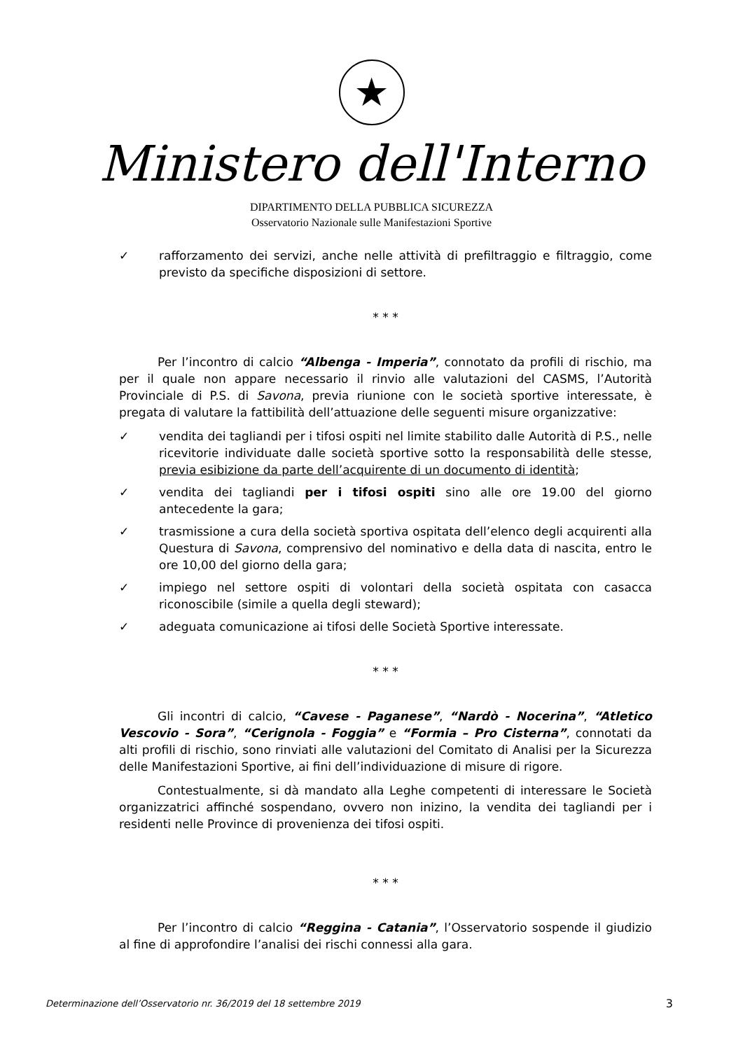★
Ministero dell'Interno
DIPARTIMENTO DELLA PUBBLICA SICUREZZA
Osservatorio Nazionale sulle Manifestazioni Sportive
✓ rafforzamento dei servizi, anche nelle attività di prefiltraggio e filtraggio, come previsto da specifiche disposizioni di settore.
* * *
Per l’incontro di calcio “Albenga - Imperia”, connotato da profili di rischio, ma per il quale non appare necessario il rinvio alle valutazioni del CASMS, l’Autorità Provinciale di P.S. di Savona, previa riunione con le società sportive interessate, è pregata di valutare la fattibilità dell’attuazione delle seguenti misure organizzative:
✓ vendita dei tagliandi per i tifosi ospiti nel limite stabilito dalle Autorità di P.S., nelle ricevitorie individuate dalle società sportive sotto la responsabilità delle stesse, previa esibizione da parte dell’acquirente di un documento di identità;
✓ vendita dei tagliandi per i tifosi ospiti sino alle ore 19.00 del giorno antecedente la gara;
✓ trasmissione a cura della società sportiva ospitata dell’elenco degli acquirenti alla Questura di Savona, comprensivo del nominativo e della data di nascita, entro le ore 10,00 del giorno della gara;
✓ impiego nel settore ospiti di volontari della società ospitata con casacca riconoscibile (simile a quella degli steward);
✓ adeguata comunicazione ai tifosi delle Società Sportive interessate.
* * *
Gli incontri di calcio, “Cavese - Paganese”, “Nardò - Nocerina”, “Atletico Vescovio - Sora”, “Cerignola - Foggia” e “Formia – Pro Cisterna”, connotati da alti profili di rischio, sono rinviati alle valutazioni del Comitato di Analisi per la Sicurezza delle Manifestazioni Sportive, ai fini dell’individuazione di misure di rigore.
Contestualmente, si dà mandato alla Leghe competenti di interessare le Società organizzatrici affinché sospendano, ovvero non inizino, la vendita dei tagliandi per i residenti nelle Province di provenienza dei tifosi ospiti.
* * *
Per l’incontro di calcio “Reggina - Catania”, l’Osservatorio sospende il giudizio al fine di approfondire l’analisi dei rischi connessi alla gara.
Determinazione dell’Osservatorio nr. 36/2019 del 18 settembre 2019 3